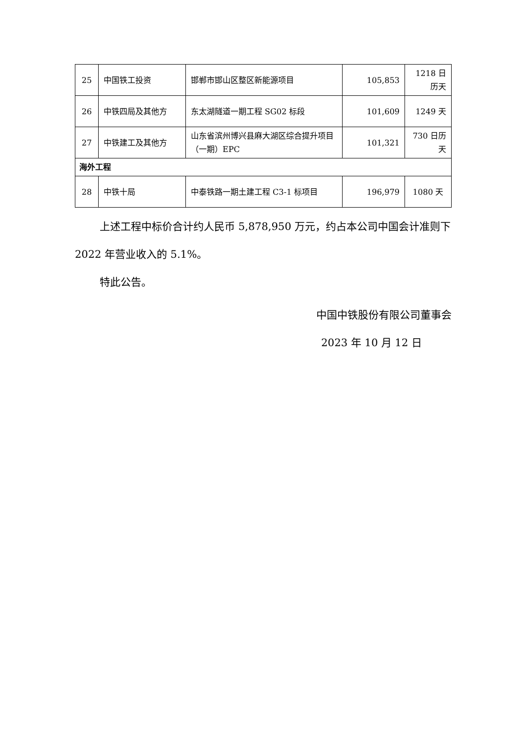| 25 | 中国铁工投资 | 邯郸市邯山区整区新能源项目 | 105,853 | 1218 日历天 |
| 26 | 中铁四局及其他方 | 东太湖隧道一期工程 SG02 标段 | 101,609 | 1249 天 |
| 27 | 中铁建工及其他方 | 山东省滨州博兴县麻大湖区综合提升项目（一期）EPC | 101,321 | 730 日历天 |
| 海外工程 | | | | |
| 28 | 中铁十局 | 中泰铁路一期土建工程 C3-1 标项目 | 196,979 | 1080 天 |
上述工程中标价合计约人民币 5,878,950 万元，约占本公司中国会计准则下 2022 年营业收入的 5.1%。
特此公告。
中国中铁股份有限公司董事会
2023 年 10 月 12 日